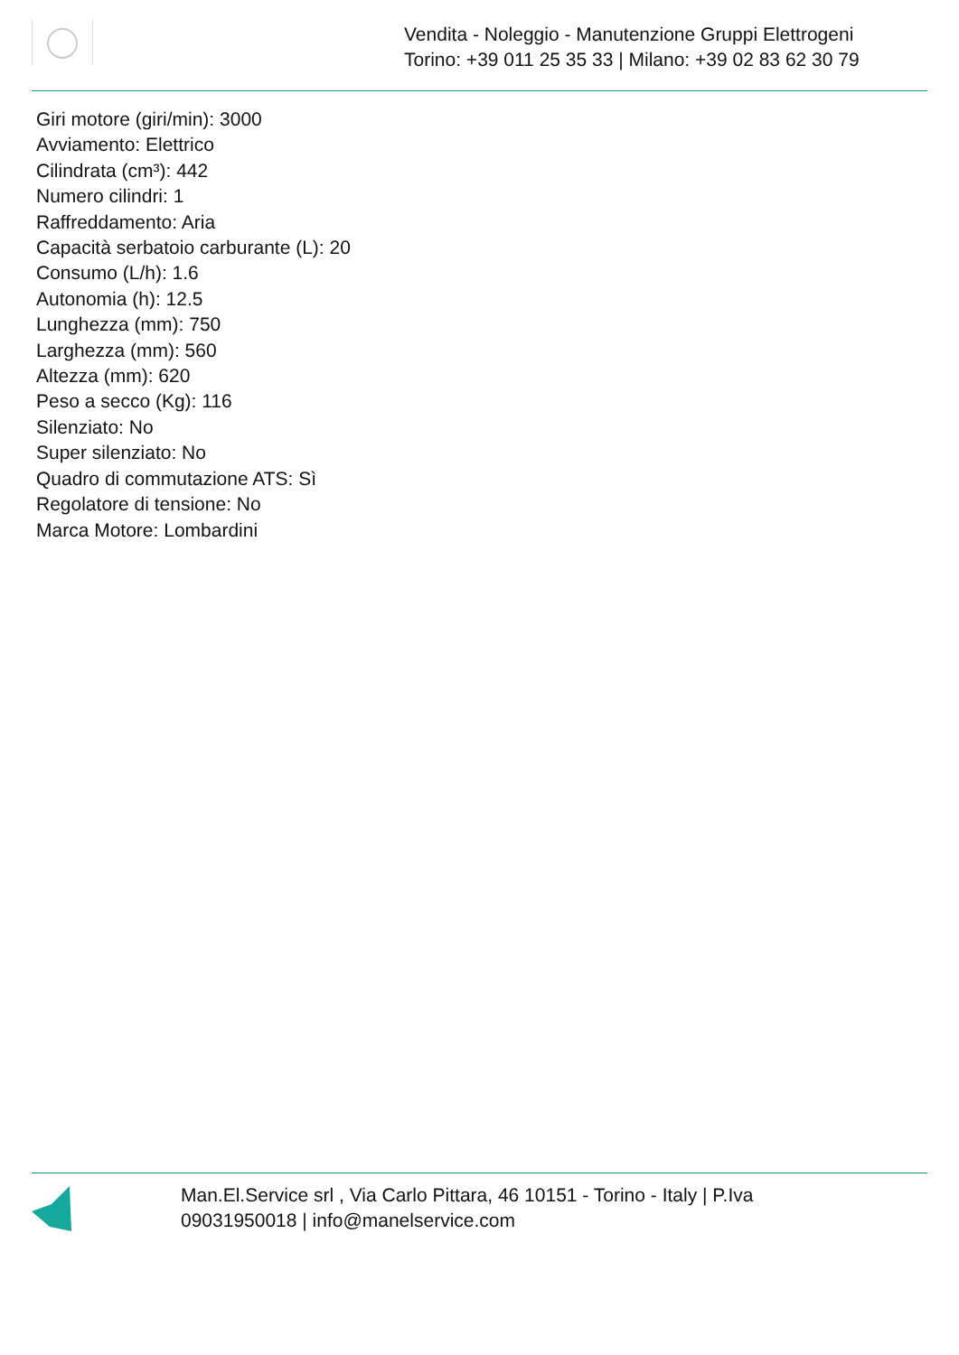Vendita - Noleggio - Manutenzione Gruppi Elettrogeni
Torino: +39 011 25 35 33 | Milano: +39 02 83 62 30 79
Giri motore (giri/min): 3000
Avviamento: Elettrico
Cilindrata (cm³): 442
Numero cilindri: 1
Raffreddamento: Aria
Capacità serbatoio carburante (L): 20
Consumo (L/h): 1.6
Autonomia (h): 12.5
Lunghezza (mm): 750
Larghezza (mm): 560
Altezza (mm): 620
Peso a secco (Kg): 116
Silenziato: No
Super silenziato: No
Quadro di commutazione ATS: Sì
Regolatore di tensione: No
Marca Motore: Lombardini
Man.El.Service srl , Via Carlo Pittara, 46 10151 - Torino - Italy | P.Iva 09031950018 | info@manelservice.com